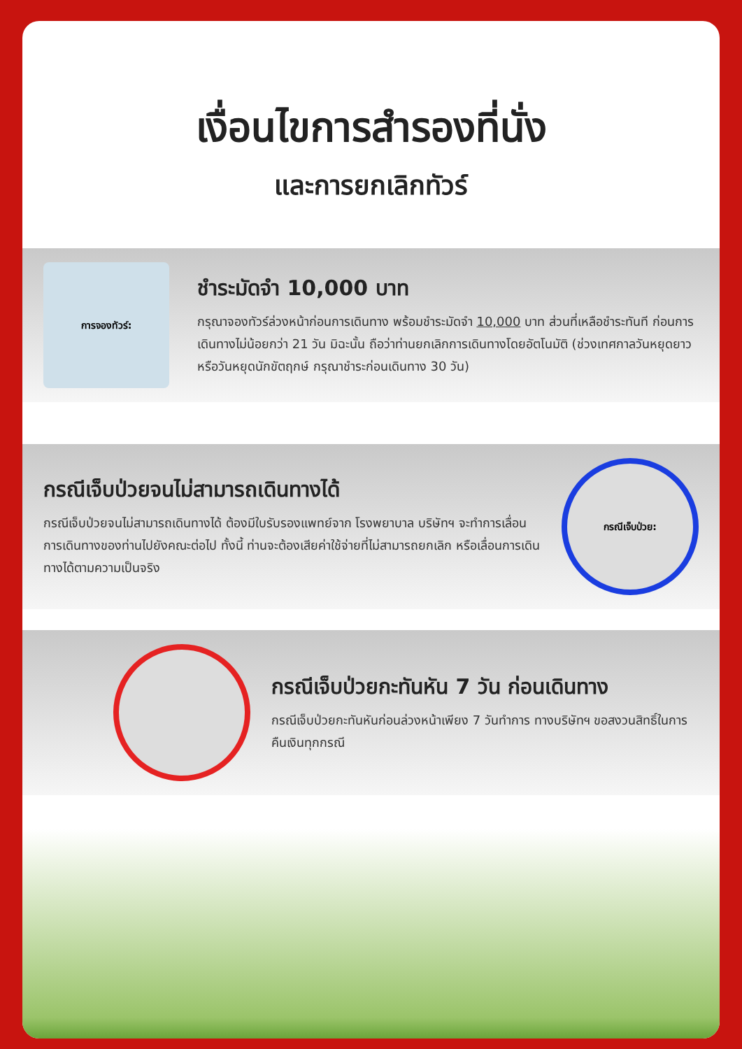เงื่อนไขการสำรองที่นั่ง
และการยกเลิกทัวร์
การจองทัวร์:
ชำระมัดจำ 10,000 บาท
กรุณาจองทัวร์ล่วงหน้าก่อนการเดินทาง พร้อมชำระมัดจำ 10,000 บาท ส่วนที่เหลือชำระทันที ก่อนการเดินทางไม่น้อยกว่า 21 วัน มิฉะนั้น ถือว่าท่านยกเลิกการเดินทางโดยอัตโนมัติ (ช่วงเทศกาลวันหยุดยาว หรือวันหยุดนักขัตฤกษ์ กรุณาชำระก่อนเดินทาง 30 วัน)
กรณีเจ็บป่วยจนไม่สามารถเดินทางได้
กรณีเจ็บป่วยจนไม่สามารถเดินทางได้ ต้องมีใบรับรองแพทย์จาก โรงพยาบาล บริษัทฯ จะทำการเลื่อนการเดินทางของท่านไปยังคณะต่อไป ทั้งนี้ ท่านจะต้องเสียค่าใช้จ่ายที่ไม่สามารถยกเลิก หรือเลื่อนการเดินทางได้ตามความเป็นจริง
กรณีเจ็บป่วย:
กรณีเจ็บป่วยกะทันหัน 7 วัน ก่อนเดินทาง
กรณีเจ็บป่วยกะทันหันก่อนล่วงหน้าเพียง 7 วันทำการ ทางบริษัทฯ ขอสงวนสิทธิ์ในการคืนเงินทุกกรณี